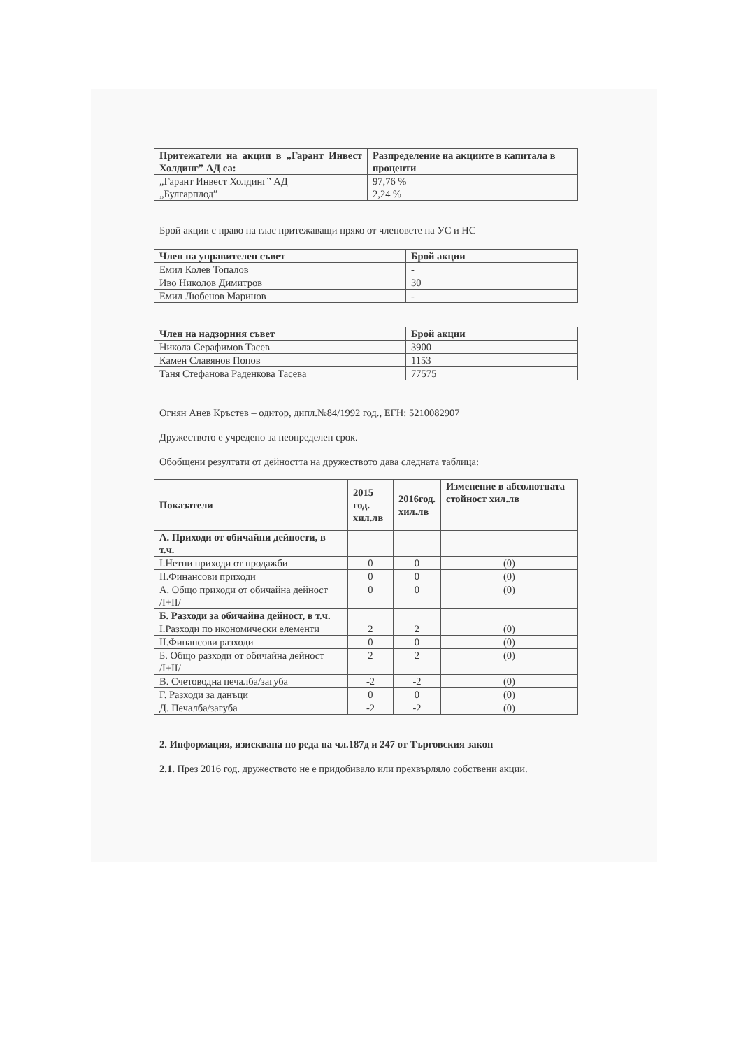| Притежатели на акции в „Гарант Инвест Холдинг” АД са: | Разпределение на акциите в капитала в проценти |
| --- | --- |
| „Гарант Инвест Холдинг” АД „Булгарплод” | 97,76 % 2,24 % |
Брой акции с право на глас притежаващи пряко от членовете на УС и НС
| Член на управителен съвет | Брой акции |
| --- | --- |
| Емил Колев Топалов | - |
| Иво Николов Димитров | 30 |
| Емил Любенов Маринов | - |
| Член на надзорния съвет | Брой акции |
| --- | --- |
| Никола Серафимов Тасев | 3900 |
| Камен Славянов Попов | 1153 |
| Таня Стефанова Раденкова Тасева | 77575 |
Огнян Анев Кръстев – одитор, дипл.№84/1992 год., ЕГН: 5210082907
Дружеството е учредено за неопределен срок.
Обобщени резултати от дейността на дружеството дава следната таблица:
| Показатели | 2015 год. хил.лв | 2016год. хил.лв | Изменение в абсолютната стойност хил.лв |
| --- | --- | --- | --- |
| А. Приходи от обичайни дейности, в т.ч. | | | |
| I.Нетни приходи от продажби | 0 | 0 | (0) |
| II.Финансови приходи | 0 | 0 | (0) |
| А. Общо приходи от обичайна дейност /I+II/ | 0 | 0 | (0) |
| Б. Разходи за обичайна дейност, в т.ч. | | | |
| I.Разходи по икономически елементи | 2 | 2 | (0) |
| II.Финансови разходи | 0 | 0 | (0) |
| Б. Общо разходи от обичайна дейност /I+II/ | 2 | 2 | (0) |
| В. Счетоводна печалба/загуба | -2 | -2 | (0) |
| Г. Разходи за данъци | 0 | 0 | (0) |
| Д. Печалба/загуба | -2 | -2 | (0) |
2. Информация, изисквана по реда на чл.187д и 247 от Търговския закон
2.1. През 2016 год. дружеството не е придобивало или прехвърляло собствени акции.